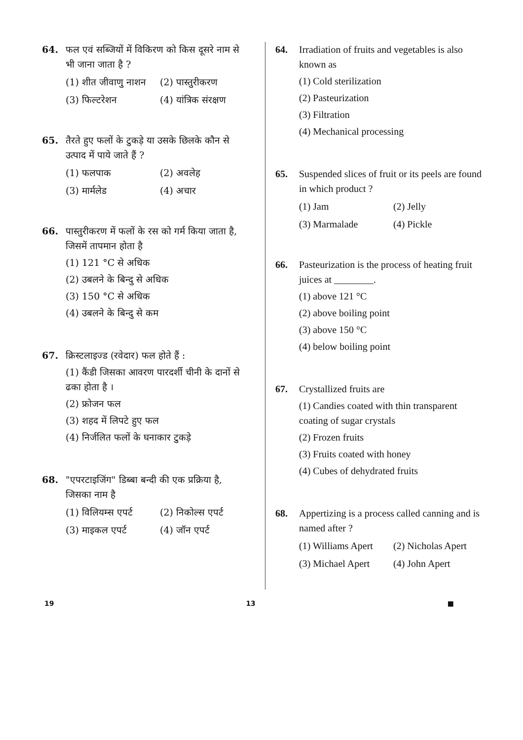64. फल एवं सब्जियों में विकिरण को किस दूसरे नाम से भी जाना जाता है ?
(1) शीत जीवाणु नाशन (2) पास्तुरीकरण
(3) फिल्टरेशन (4) यांत्रिक संरक्षण
65. तैरते हुए फलों के टुकड़े या उसके छिलके कौन से उत्पाद में पाये जाते हैं ?
(1) फलपाक (2) अवलेह
(3) मार्मलेड (4) अचार
66. पास्तुरीकरण में फलों के रस को गर्म किया जाता है, जिसमें तापमान होता है
(1) 121 °C से अधिक
(2) उबलने के बिन्दु से अधिक
(3) 150 °C से अधिक
(4) उबलने के बिन्दु से कम
67. क्रिस्टलाइज्ड (रवेदार) फल होते हैं :
(1) कैंडी जिसका आवरण पारदर्शी चीनी के दानों से ढका होता है ।
(2) फ्रोजन फल
(3) शहद में लिपटे हुए फल
(4) निर्जलित फलों के घनाकार टुकड़े
68. "एपरटाइजिंग" डिब्बा बन्दी की एक प्रक्रिया है, जिसका नाम है
(1) विलियम्स एपर्ट (2) निकोल्स एपर्ट
(3) माइकल एपर्ट (4) जॉन एपर्ट
64. Irradiation of fruits and vegetables is also known as
(1) Cold sterilization
(2) Pasteurization
(3) Filtration
(4) Mechanical processing
65. Suspended slices of fruit or its peels are found in which product ?
(1) Jam (2) Jelly
(3) Marmalade (4) Pickle
66. Pasteurization is the process of heating fruit juices at ________.
(1) above 121 °C
(2) above boiling point
(3) above 150 °C
(4) below boiling point
67. Crystallized fruits are
(1) Candies coated with thin transparent coating of sugar crystals
(2) Frozen fruits
(3) Fruits coated with honey
(4) Cubes of dehydrated fruits
68. Appertizing is a process called canning and is named after ?
(1) Williams Apert (2) Nicholas Apert
(3) Michael Apert (4) John Apert
19 13 ■